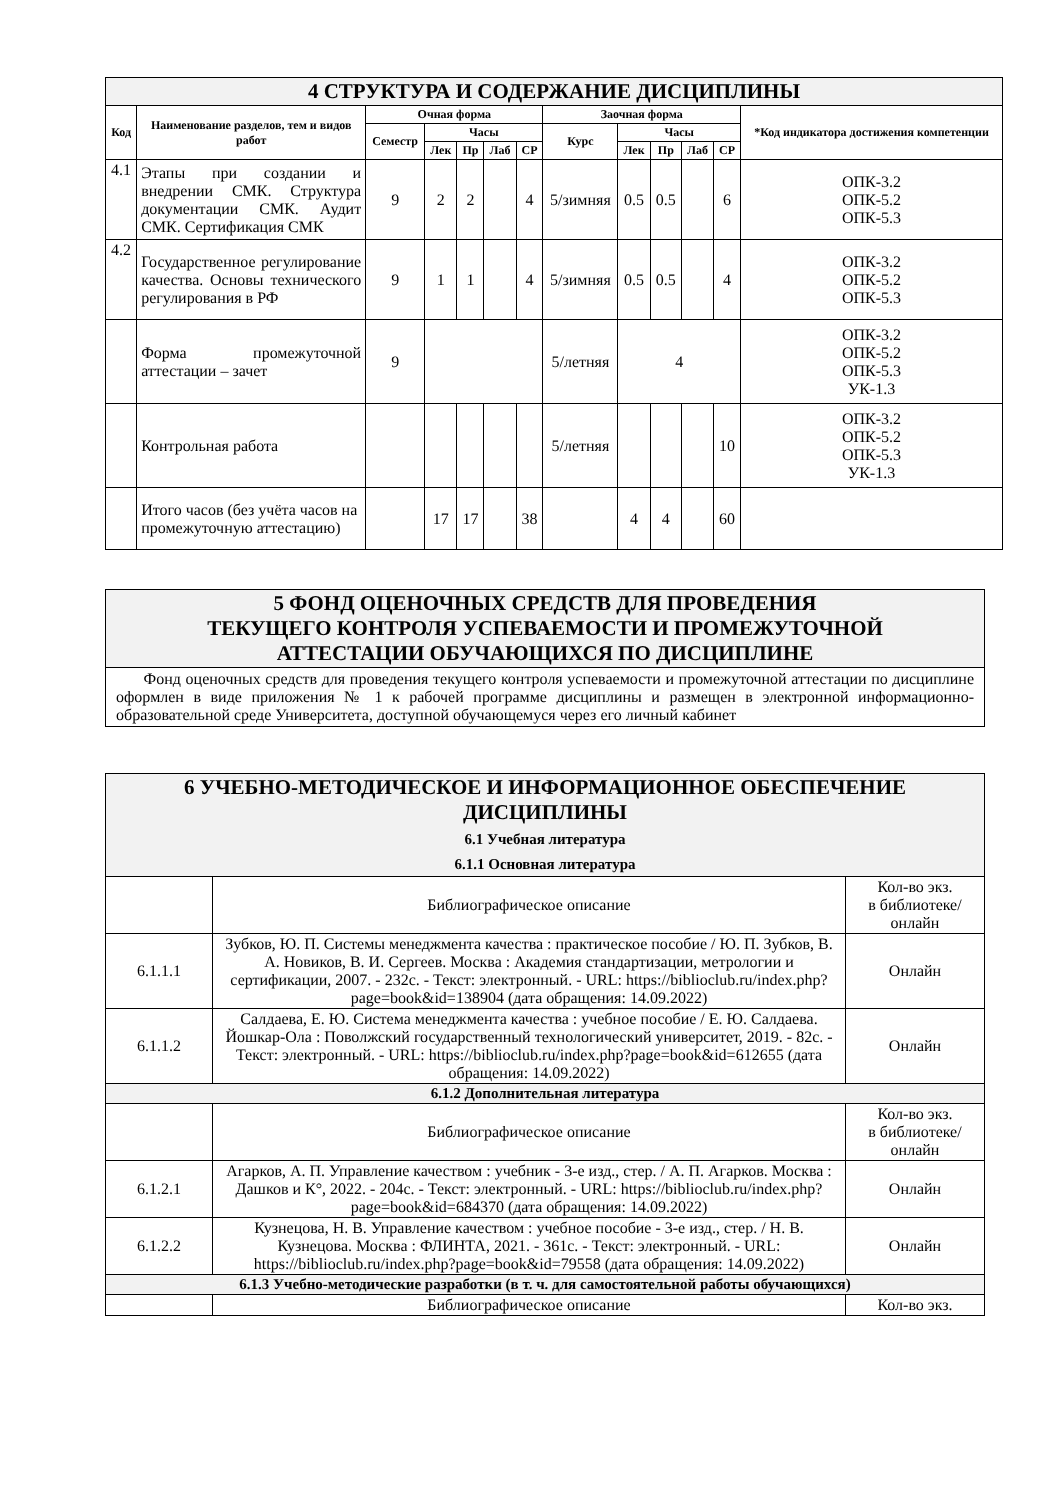| 4 СТРУКТУРА И СОДЕРЖАНИЕ ДИСЦИПЛИНЫ | | | | | | | | | | | | |
| Код | Наименование разделов, тем и видов работ | Очная форма | | | | | Заочная форма | | | | | *Код индикатора достижения компетенции |
| | | Семестр | Часы | | | | Курс | Часы | | | | |
| | | | Лек | Пр | Лаб | СР | | Лек | Пр | Лаб | СР | |
| 4.1 | Этапы при создании и внедрении СМК. Структура документации СМК. Аудит СМК. Сертификация СМК | 9 | 2 | 2 | | 4 | 5/зимняя | 0.5 | 0.5 | | 6 | ОПК-3.2 ОПК-5.2 ОПК-5.3 |
| 4.2 | Государственное регулирование качества. Основы технического регулирования в РФ | 9 | 1 | 1 | | 4 | 5/зимняя | 0.5 | 0.5 | | 4 | ОПК-3.2 ОПК-5.2 ОПК-5.3 |
| | Форма промежуточной аттестации – зачет | 9 | | | | | 5/летняя | 4 | | | | ОПК-3.2 ОПК-5.2 ОПК-5.3 УК-1.3 |
| | Контрольная работа | | | | | | 5/летняя | | | | 10 | ОПК-3.2 ОПК-5.2 ОПК-5.3 УК-1.3 |
| | Итого часов (без учёта часов на промежуточную аттестацию) | | 17 | 17 | | 38 | | 4 | 4 | | 60 | |
| 5 ФОНД ОЦЕНОЧНЫХ СРЕДСТВ ДЛЯ ПРОВЕДЕНИЯ ТЕКУЩЕГО КОНТРОЛЯ УСПЕВАЕМОСТИ И ПРОМЕЖУТОЧНОЙ АТТЕСТАЦИИ ОБУЧАЮЩИХСЯ ПО ДИСЦИПЛИНЕ |
| Фонд оценочных средств для проведения текущего контроля успеваемости и промежуточной аттестации по дисциплине оформлен в виде приложения № 1 к рабочей программе дисциплины и размещен в электронной информационно-образовательной среде Университета, доступной обучающемуся через его личный кабинет |
| 6 УЧЕБНО-МЕТОДИЧЕСКОЕ И ИНФОРМАЦИОННОЕ ОБЕСПЕЧЕНИЕ ДИСЦИПЛИНЫ 6.1 Учебная литература 6.1.1 Основная литература | | |
| | Библиографическое описание | Кол-во экз. в библиотеке/ онлайн |
| 6.1.1.1 | Зубков, Ю. П. Системы менеджмента качества : практическое пособие / Ю. П. Зубков, В. А. Новиков, В. И. Сергеев. Москва : Академия стандартизации, метрологии и сертификации, 2007. - 232с. - Текст: электронный. - URL: https://biblioclub.ru/index.php?page=book&id=138904 (дата обращения: 14.09.2022) | Онлайн |
| 6.1.1.2 | Салдаева, Е. Ю. Система менеджмента качества : учебное пособие / Е. Ю. Салдаева. Йошкар-Ола : Поволжский государственный технологический университет, 2019. - 82с. - Текст: электронный. - URL: https://biblioclub.ru/index.php?page=book&id=612655 (дата обращения: 14.09.2022) | Онлайн |
| 6.1.2 Дополнительная литература | | |
| | Библиографическое описание | Кол-во экз. в библиотеке/ онлайн |
| 6.1.2.1 | Агарков, А. П. Управление качеством : учебник - 3-е изд., стер. / А. П. Агарков. Москва : Дашков и К°, 2022. - 204с. - Текст: электронный. - URL: https://biblioclub.ru/index.php?page=book&id=684370 (дата обращения: 14.09.2022) | Онлайн |
| 6.1.2.2 | Кузнецова, Н. В. Управление качеством : учебное пособие - 3-е изд., стер. / Н. В. Кузнецова. Москва : ФЛИНТА, 2021. - 361с. - Текст: электронный. - URL: https://biblioclub.ru/index.php?page=book&id=79558 (дата обращения: 14.09.2022) | Онлайн |
| 6.1.3 Учебно-методические разработки (в т. ч. для самостоятельной работы обучающихся) | | |
| | Библиографическое описание | Кол-во экз. |